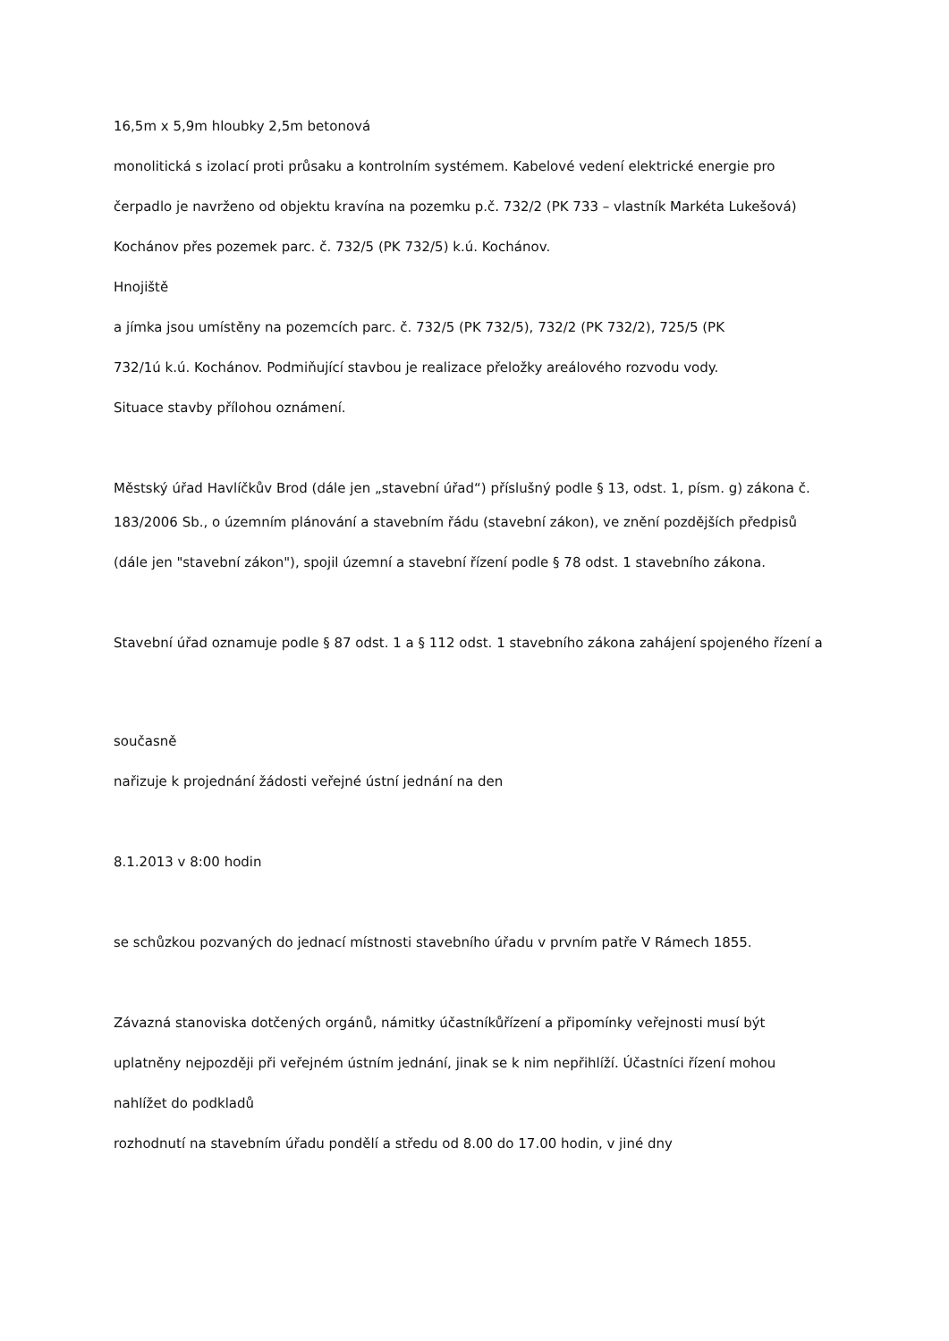16,5m x 5,9m hloubky 2,5m betonová
monolitická s izolací proti průsaku a kontrolním systémem. Kabelové vedení elektrické energie pro
čerpadlo je navrženo od objektu kravína na pozemku p.č. 732/2 (PK 733 – vlastník Markéta Lukešová)
Kochánov přes pozemek parc. č. 732/5 (PK 732/5) k.ú. Kochánov.
Hnojiště
a jímka jsou umístěny na pozemcích parc. č. 732/5 (PK 732/5), 732/2 (PK 732/2), 725/5 (PK
732/1ú k.ú. Kochánov. Podmiňující stavbou je realizace přeložky areálového rozvodu vody.
Situace stavby přílohou oznámení.
Městský úřad Havlíčkův Brod (dále jen „stavební úřad“) příslušný podle § 13, odst. 1, písm. g) zákona č.
183/2006 Sb., o územním plánování a stavebním řádu (stavební zákon), ve znění pozdějších předpisů
(dále jen "stavební zákon"), spojil územní a stavební řízení podle § 78 odst. 1 stavebního zákona.
Stavební úřad oznamuje podle § 87 odst. 1 a § 112 odst. 1 stavebního zákona zahájení spojeného řízení a
současně
nařizuje k projednání žádosti veřejné ústní jednání na den
8.1.2013 v 8:00 hodin
se schůzkou pozvaných do jednací místnosti stavebního úřadu v prvním patře V Rámech 1855.
Závazná stanoviska dotčených orgánů, námitky účastníkůřízení a připomínky veřejnosti musí být
uplatněny nejpozději při veřejném ústním jednání, jinak se k nim nepřihlíží. Účastníci řízení mohou
nahlížet do podkladů
rozhodnutí na stavebním úřadu pondělí a středu od 8.00 do 17.00 hodin, v jiné dny